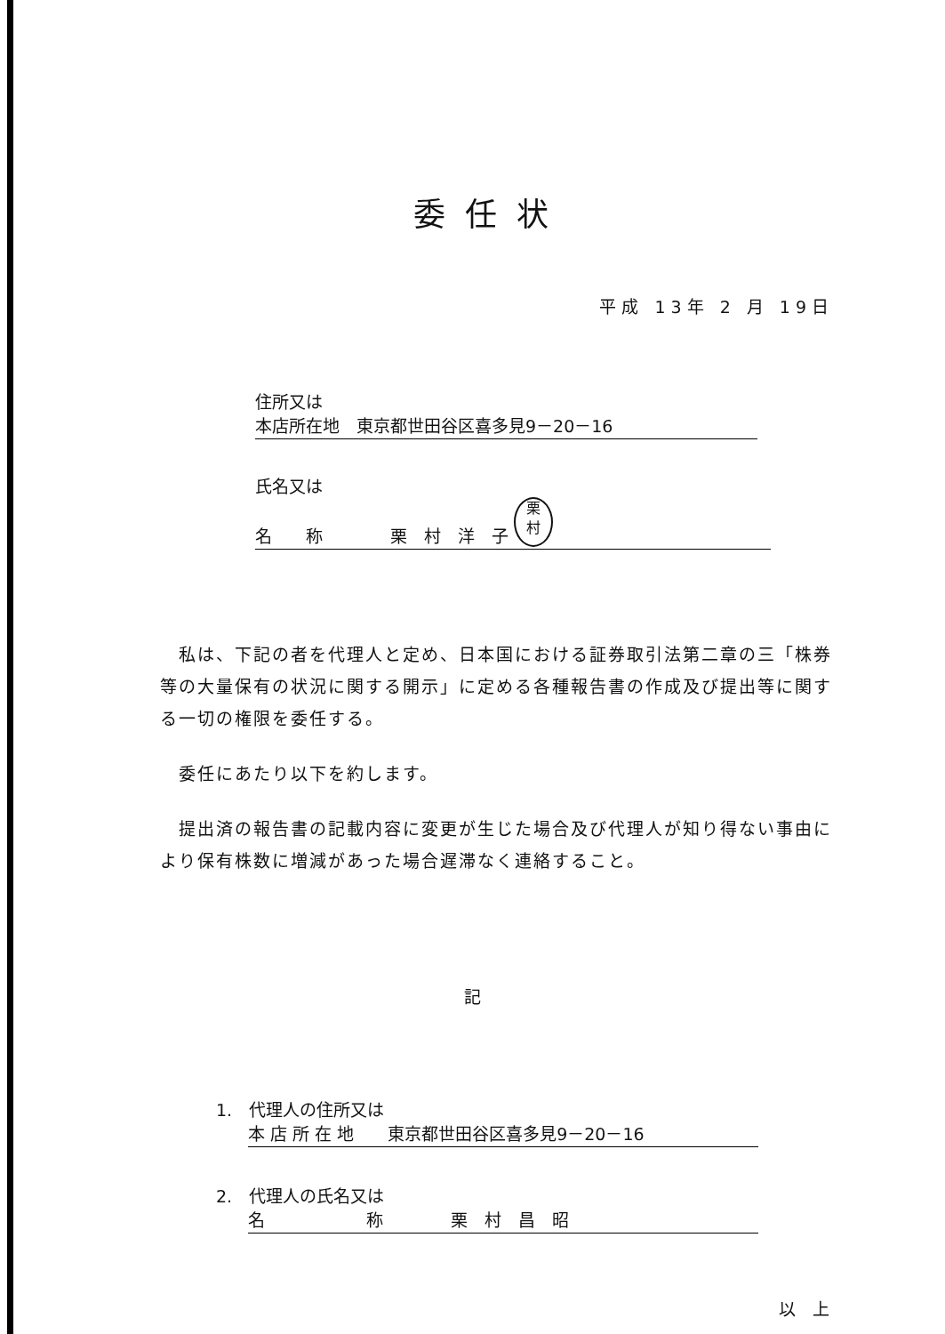委任状
平成 13年 2 月 19日
住所又は
本店所在地　東京都世田谷区喜多見9－20－16
氏名又は
名　　称　　　　栗　村　洋　子 栗
村
　私は、下記の者を代理人と定め、日本国における証券取引法第二章の三「株券等の大量保有の状況に関する開示」に定める各種報告書の作成及び提出等に関する一切の権限を委任する。
　委任にあたり以下を約します。
　提出済の報告書の記載内容に変更が生じた場合及び代理人が知り得ない事由により保有株数に増減があった場合遅滞なく連絡すること。
記
1.　代理人の住所又は
本 店 所 在 地　　東京都世田谷区喜多見9－20－16
2.　代理人の氏名又は
名　　　　　　称　　　　栗　村　昌　昭
以　上